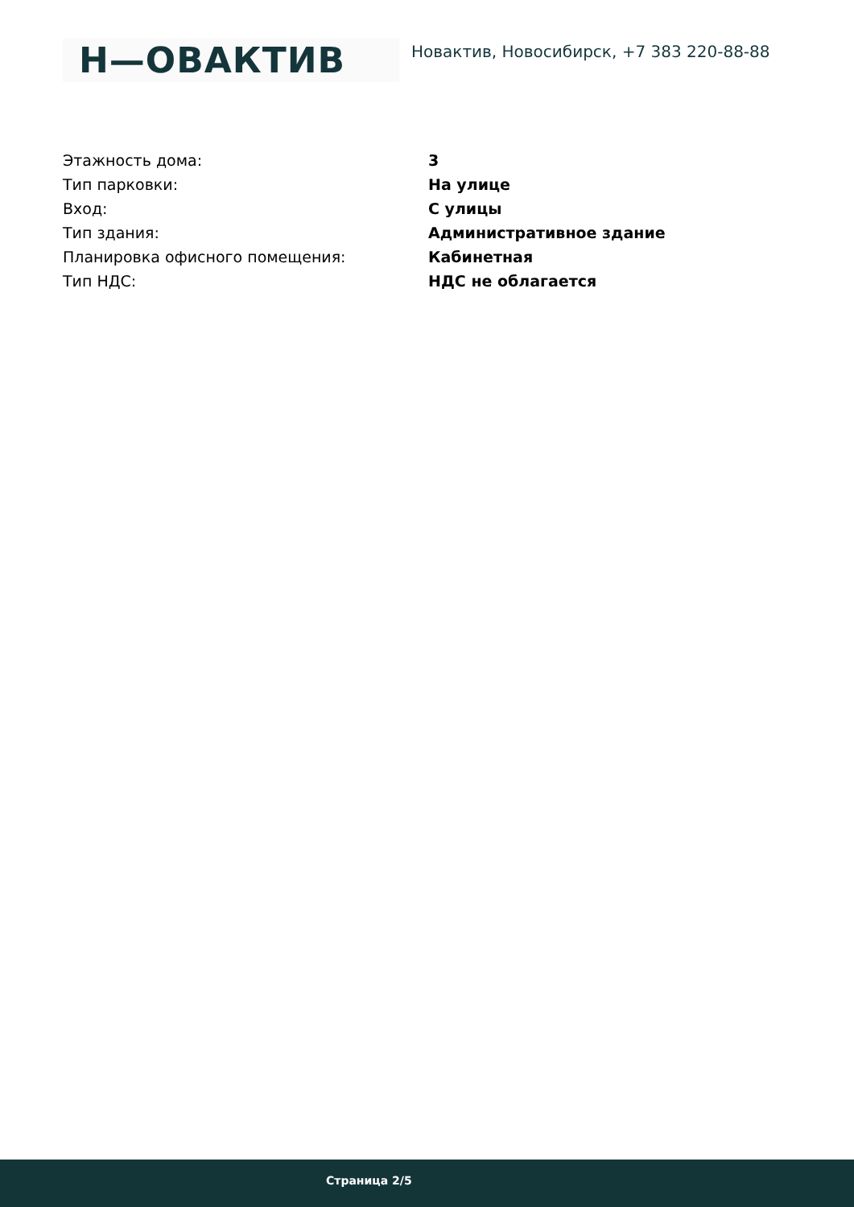H—ОВАКТИВ
Новактив, Новосибирск, +7 383 220-88-88
| Этажность дома: | 3 |
| Тип парковки: | На улице |
| Вход: | С улицы |
| Тип здания: | Административное здание |
| Планировка офисного помещения: | Кабинетная |
| Тип НДС: | НДС не облагается |
Страница 2/5